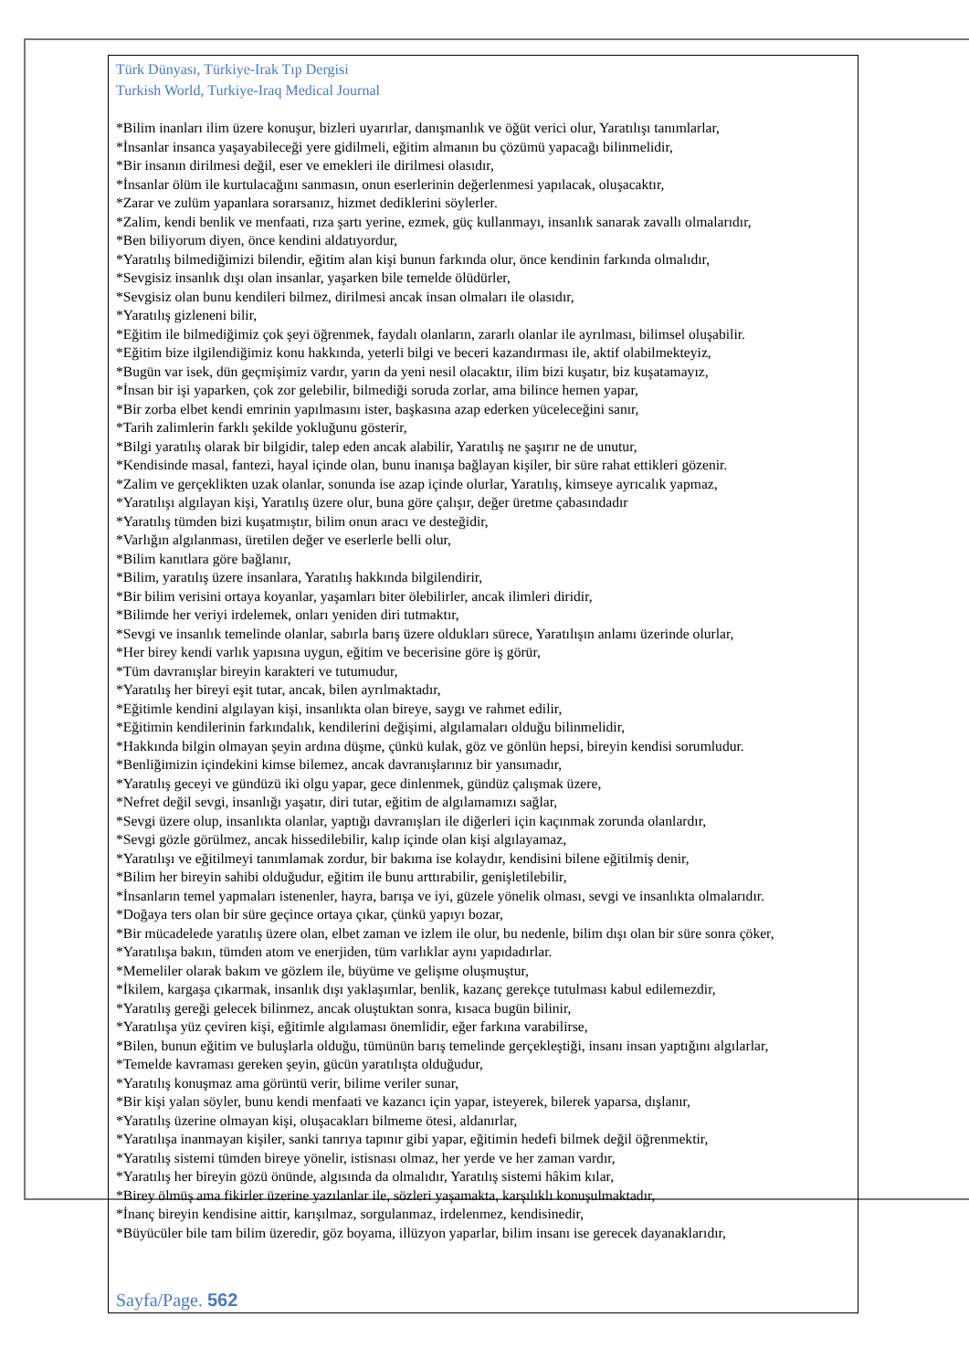Türk Dünyası, Türkiye-Irak Tıp Dergisi
Turkish World, Turkiye-Iraq Medical Journal
*Bilim inanları ilim üzere konuşur, bizleri uyarırlar, danışmanlık ve öğüt verici olur, Yaratılışı tanımlarlar,
*İnsanlar insanca yaşayabileceği yere gidilmeli, eğitim almanın bu çözümü yapacağı bilinmelidir,
*Bir insanın dirilmesi değil, eser ve emekleri ile dirilmesi olasıdır,
*İnsanlar ölüm ile kurtulacağını sanmasın, onun eserlerinin değerlenmesi yapılacak, oluşacaktır,
*Zarar ve zulüm yapanlara sorarsanız, hizmet dediklerini söylerler.
*Zalim, kendi benlik ve menfaati, rıza şartı yerine, ezmek, güç kullanmayı, insanlık sanarak zavallı olmalarıdır,
*Ben biliyorum diyen, önce kendini aldatıyordur,
*Yaratılış bilmediğimizi bilendir, eğitim alan kişi bunun farkında olur, önce kendinin farkında olmalıdır,
*Sevgisiz insanlık dışı olan insanlar, yaşarken bile temelde ölüdürler,
*Sevgisiz olan bunu kendileri bilmez, dirilmesi ancak insan olmaları ile olasıdır,
*Yaratılış gizleneni bilir,
*Eğitim ile bilmediğimiz çok şeyi öğrenmek, faydalı olanların, zararlı olanlar ile ayrılması, bilimsel oluşabilir.
*Eğitim bize ilgilendiğimiz konu hakkında, yeterli bilgi ve beceri kazandırması ile, aktif olabilmekteyiz,
*Bugün var isek, dün geçmişimiz vardır, yarın da yeni nesil olacaktır, ilim bizi kuşatır, biz kuşatamayız,
*İnsan bir işi yaparken, çok zor gelebilir, bilmediği soruda zorlar, ama bilince hemen yapar,
*Bir zorba elbet kendi emrinin yapılmasını ister, başkasına azap ederken yüceleceğini sanır,
*Tarih zalimlerin farklı şekilde yokluğunu gösterir,
*Bilgi yaratılış olarak bir bilgidir, talep eden ancak alabilir, Yaratılış ne şaşırır ne de unutur,
*Kendisinde masal, fantezi, hayal içinde olan, bunu inanışa bağlayan kişiler, bir süre rahat ettikleri gözenir.
*Zalim ve gerçeklikten uzak olanlar, sonunda ise azap içinde olurlar, Yaratılış, kimseye ayrıcalık yapmaz,
*Yaratılışı algılayan kişi, Yaratılış üzere olur, buna göre çalışır, değer üretme çabasındadır
*Yaratılış tümden bizi kuşatmıştır, bilim onun aracı ve desteğidir,
*Varlığın algılanması, üretilen değer ve eserlerle belli olur,
*Bilim kanıtlara göre bağlanır,
*Bilim, yaratılış üzere insanlara, Yaratılış hakkında bilgilendirir,
*Bir bilim verisini ortaya koyanlar, yaşamları biter ölebilirler, ancak ilimleri diridir,
*Bilimde her veriyi irdelemek, onları yeniden diri tutmaktır,
*Sevgi ve insanlık temelinde olanlar, sabırla barış üzere oldukları sürece, Yaratılışın anlamı üzerinde olurlar,
*Her birey kendi varlık yapısına uygun, eğitim ve becerisine göre iş görür,
*Tüm davranışlar bireyin karakteri ve tutumudur,
*Yaratılış her bireyi eşit tutar, ancak, bilen ayrılmaktadır,
*Eğitimle kendini algılayan kişi, insanlıkta olan bireye, saygı ve rahmet edilir,
*Eğitimin kendilerinin farkındalık, kendilerini değişimi, algılamaları olduğu bilinmelidir,
*Hakkında bilgin olmayan şeyin ardına düşme, çünkü kulak, göz ve gönlün hepsi, bireyin kendisi sorumludur.
*Benliğimizin içindekini kimse bilemez, ancak davranışlarınız bir yansımadır,
*Yaratılış geceyi ve gündüzü iki olgu yapar, gece dinlenmek, gündüz çalışmak üzere,
*Nefret değil sevgi, insanlığı yaşatır, diri tutar, eğitim de algılamamızı sağlar,
*Sevgi üzere olup, insanlıkta olanlar, yaptığı davranışları ile diğerleri için kaçınmak zorunda olanlardır,
*Sevgi gözle görülmez, ancak hissedilebilir, kalıp içinde olan kişi algılayamaz,
*Yaratılışı ve eğitilmeyi tanımlamak zordur, bir bakıma ise kolaydır, kendisini bilene eğitilmiş denir,
*Bilim her bireyin sahibi olduğudur, eğitim ile bunu arttırabilir, genişletilebilir,
*İnsanların temel yapmaları istenenler, hayra, barışa ve iyi, güzele yönelik olması, sevgi ve insanlıkta olmalarıdır.
*Doğaya ters olan bir süre geçince ortaya çıkar, çünkü yapıyı bozar,
*Bir mücadelede yaratılış üzere olan, elbet zaman ve izlem ile olur, bu nedenle, bilim dışı olan bir süre sonra çöker,
*Yaratılışa bakın, tümden atom ve enerjiden, tüm varlıklar aynı yapıdadırlar.
*Memeliler olarak bakım ve gözlem ile, büyüme ve gelişme oluşmuştur,
*İkilem, kargaşa çıkarmak, insanlık dışı yaklaşımlar, benlik, kazanç gerekçe tutulması kabul edilemezdir,
*Yaratılış gereği gelecek bilinmez, ancak oluştuktan sonra, kısaca bugün bilinir,
*Yaratılışa yüz çeviren kişi, eğitimle algılaması önemlidir, eğer farkına varabilirse,
*Bilen, bunun eğitim ve buluşlarla olduğu, tümünün barış temelinde gerçekleştiği, insanı insan yaptığını algılarlar,
*Temelde kavraması gereken şeyin, gücün yaratılışta olduğudur,
*Yaratılış konuşmaz ama görüntü verir, bilime veriler sunar,
*Bir kişi yalan söyler, bunu kendi menfaati ve kazancı için yapar, isteyerek, bilerek yaparsa, dışlanır,
*Yaratılış üzerine olmayan kişi, oluşacakları bilmeme ötesi, aldanırlar,
*Yaratılışa inanmayan kişiler, sanki tanrıya tapınır gibi yapar, eğitimin hedefi bilmek değil öğrenmektir,
*Yaratılış sistemi tümden bireye yönelir, istisnası olmaz, her yerde ve her zaman vardır,
*Yaratılış her bireyin gözü önünde, algısında da olmalıdır, Yaratılış sistemi hâkim kılar,
*Birey ölmüş ama fikirler üzerine yazılanlar ile, sözleri yaşamakta, karşılıklı konuşulmaktadır,
*İnanç bireyin kendisine aittir, karışılmaz, sorgulanmaz, irdelenmez, kendisinedir,
*Büyücüler bile tam bilim üzeredir, göz boyama, illüzyon yaparlar, bilim insanı ise gerecek dayanaklarıdır,
Sayfa/Page. 562